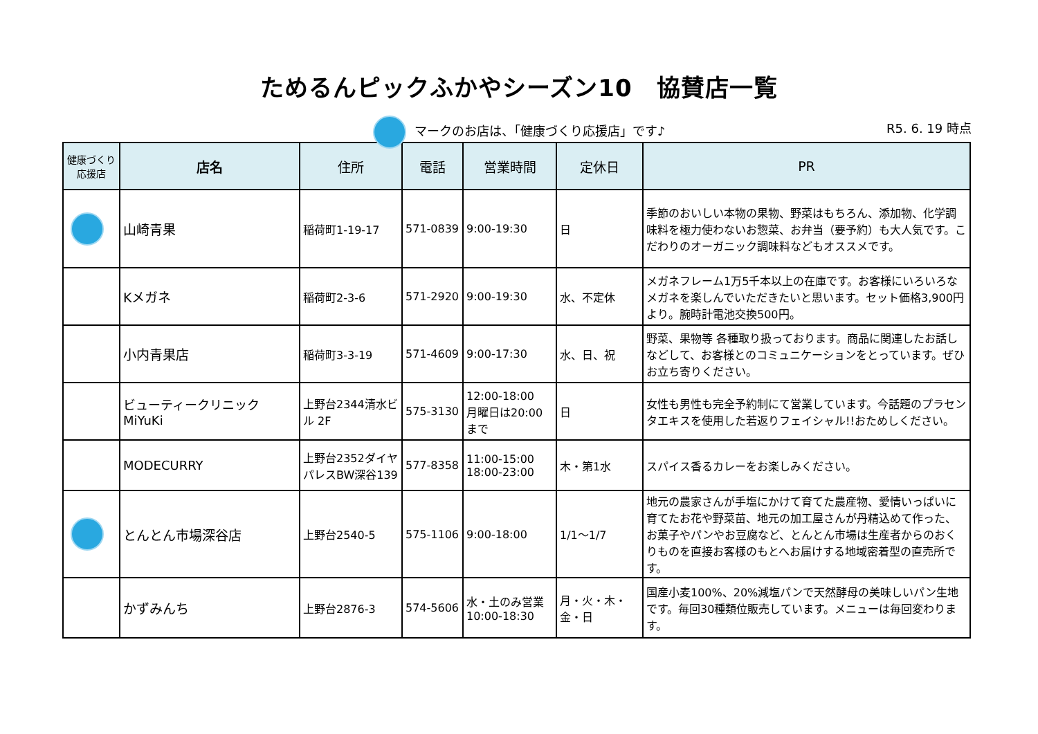ためるんピックふかやシーズン10　協賛店一覧
マークのお店は、「健康づくり応援店」です♪
R5. 6. 19 時点
| 健康づくり 応援店 | 店名 | 住所 | 電話 | 営業時間 | 定休日 | PR |
| --- | --- | --- | --- | --- | --- | --- |
| | 山崎青果 | 稲荷町1-19-17 | 571-0839 | 9:00-19:30 | 日 | 季節のおいしい本物の果物、野菜はもちろん、添加物、化学調味料を極力使わないお惣菜、お弁当（要予約）も大人気です。こだわりのオーガニック調味料などもオススメです。 |
| | Kメガネ | 稲荷町2-3-6 | 571-2920 | 9:00-19:30 | 水、不定休 | メガネフレーム1万5千本以上の在庫です。お客様にいろいろなメガネを楽しんでいただきたいと思います。セット価格3,900円より。腕時計電池交換500円。 |
| | 小内青果店 | 稲荷町3-3-19 | 571-4609 | 9:00-17:30 | 水、日、祝 | 野菜、果物等 各種取り扱っております。商品に関連したお話しなどして、お客様とのコミュニケーションをとっています。ぜひお立ち寄りください。 |
| | ビューティークリニック MiYuKi | 上野台2344清水ビル 2F | 575-3130 | 12:00-18:00 月曜日は20:00まで | 日 | 女性も男性も完全予約制にて営業しています。今話題のプラセンタエキスを使用した若返りフェイシャル!!おためしください。 |
| | MODECURRY | 上野台2352ダイヤパレスBW深谷139 | 577-8358 | 11:00-15:00 18:00-23:00 | 木・第1水 | スパイス香るカレーをお楽しみください。 |
| | とんとん市場深谷店 | 上野台2540-5 | 575-1106 | 9:00-18:00 | 1/1～1/7 | 地元の農家さんが手塩にかけて育てた農産物、愛情いっぱいに育てたお花や野菜苗、地元の加工屋さんが丹精込めて作った、お菓子やパンやお豆腐など、とんとん市場は生産者からのおくりものを直接お客様のもとへお届けする地域密着型の直売所です。 |
| | かずみんち | 上野台2876-3 | 574-5606 | 水・土のみ営業 10:00-18:30 | 月・火・木・金・日 | 国産小麦100%、20%減塩パンで天然酵母の美味しいパン生地です。毎回30種類位販売しています。メニューは毎回変わります。 |